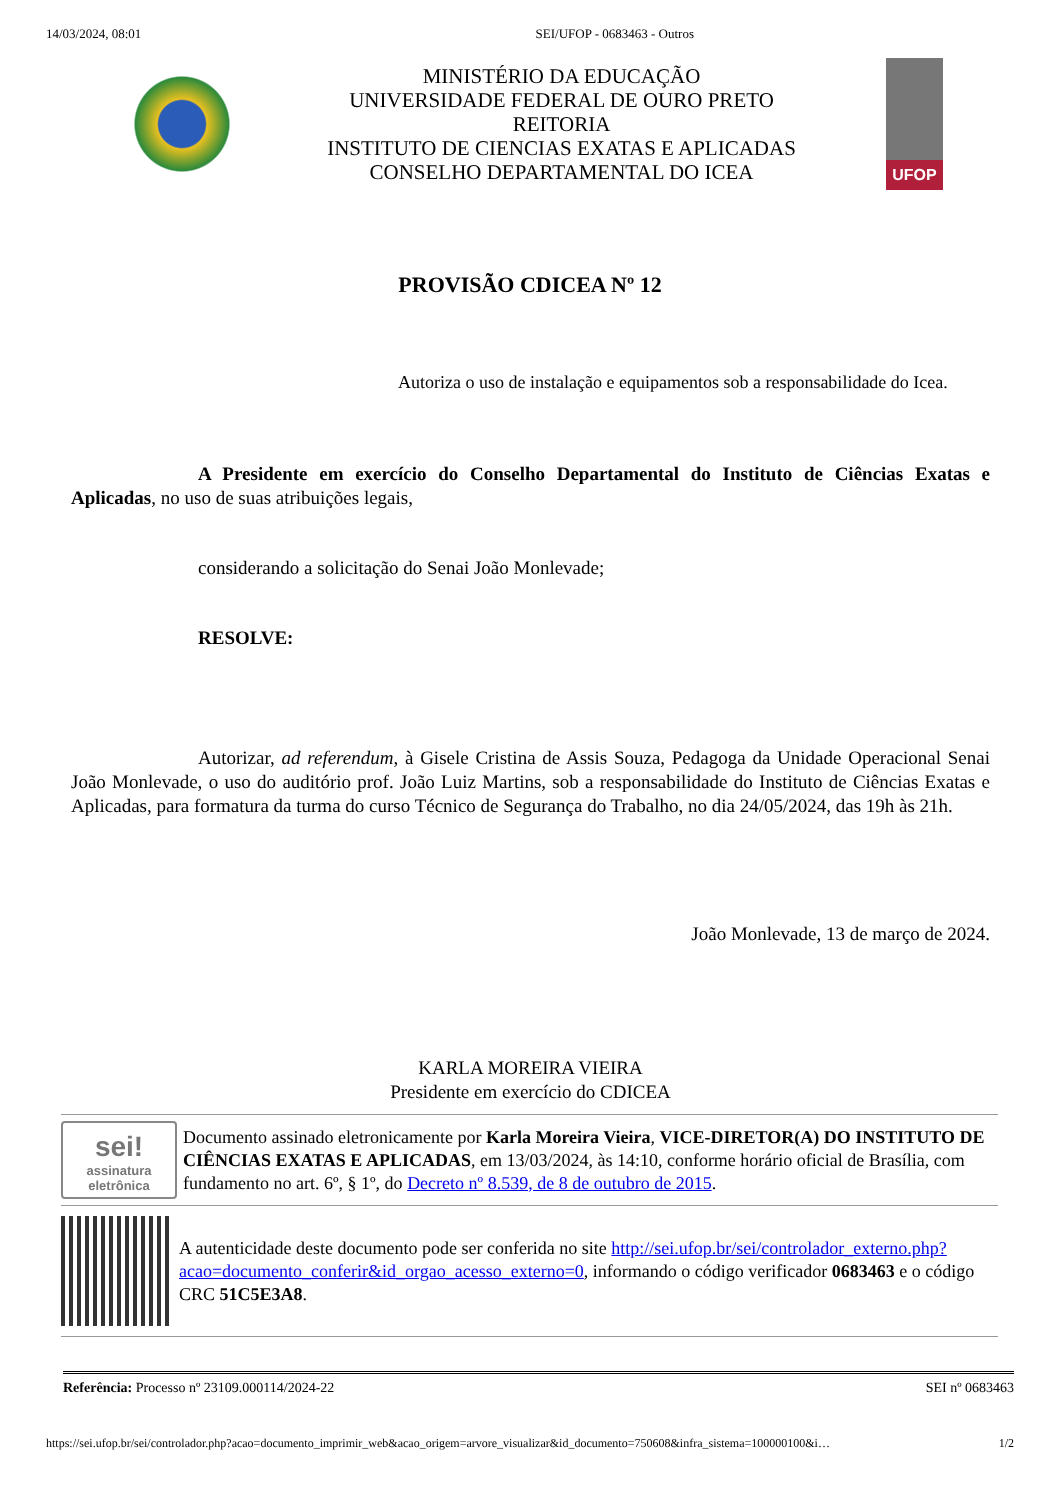14/03/2024, 08:01 SEI/UFOP - 0683463 - Outros
MINISTÉRIO DA EDUCAÇÃO
UNIVERSIDADE FEDERAL DE OURO PRETO
REITORIA
INSTITUTO DE CIENCIAS EXATAS E APLICADAS
CONSELHO DEPARTAMENTAL DO ICEA
UFOP
PROVISÃO CDICEA Nº 12
Autoriza o uso de instalação e equipamentos sob a responsabilidade do Icea.
A Presidente em exercício do Conselho Departamental do Instituto de Ciências Exatas e Aplicadas, no uso de suas atribuições legais,
considerando a solicitação do Senai João Monlevade;
RESOLVE:
Autorizar, ad referendum, à Gisele Cristina de Assis Souza, Pedagoga da Unidade Operacional Senai João Monlevade, o uso do auditório prof. João Luiz Martins, sob a responsabilidade do Instituto de Ciências Exatas e Aplicadas, para formatura da turma do curso Técnico de Segurança do Trabalho, no dia 24/05/2024, das 19h às 21h.
João Monlevade, 13 de março de 2024.
KARLA MOREIRA VIEIRA
Presidente em exercício do CDICEA
sei!
assinatura eletrônica
Documento assinado eletronicamente por Karla Moreira Vieira, VICE-DIRETOR(A) DO INSTITUTO DE CIÊNCIAS EXATAS E APLICADAS, em 13/03/2024, às 14:10, conforme horário oficial de Brasília, com fundamento no art. 6º, § 1º, do Decreto nº 8.539, de 8 de outubro de 2015.
A autenticidade deste documento pode ser conferida no site http://sei.ufop.br/sei/controlador_externo.php?acao=documento_conferir&id_orgao_acesso_externo=0, informando o código verificador 0683463 e o código CRC 51C5E3A8.
Referência: Processo nº 23109.000114/2024-22 SEI nº 0683463
https://sei.ufop.br/sei/controlador.php?acao=documento_imprimir_web&acao_origem=arvore_visualizar&id_documento=750608&infra_sistema=100000100&i… 1/2